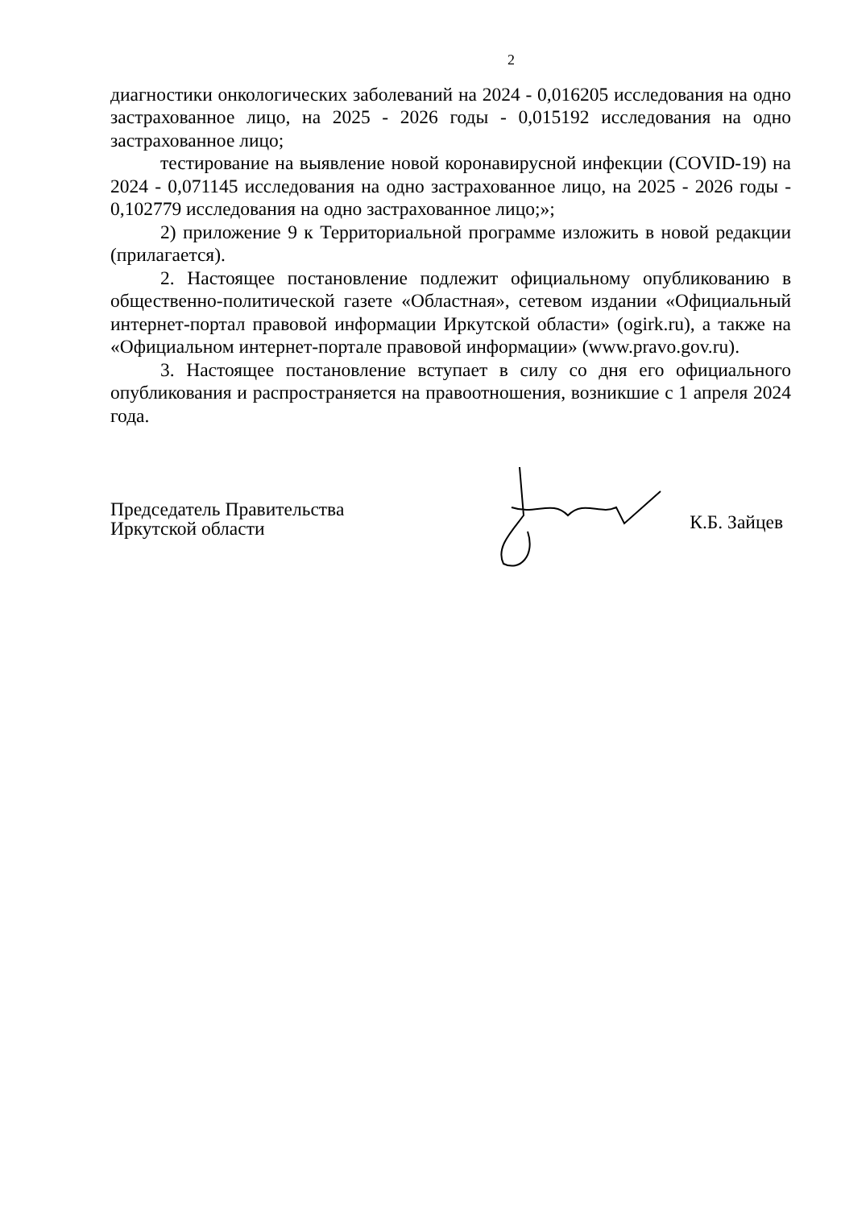2
диагностики онкологических заболеваний на 2024 - 0,016205 исследования на одно застрахованное лицо, на 2025 - 2026 годы - 0,015192 исследования на одно застрахованное лицо;
тестирование на выявление новой коронавирусной инфекции (COVID-19) на 2024 - 0,071145 исследования на одно застрахованное лицо, на 2025 - 2026 годы - 0,102779 исследования на одно застрахованное лицо;»;
2) приложение 9 к Территориальной программе изложить в новой редакции (прилагается).
2. Настоящее постановление подлежит официальному опубликованию в общественно-политической газете «Областная», сетевом издании «Официальный интернет-портал правовой информации Иркутской области» (ogirk.ru), а также на «Официальном интернет-портале правовой информации» (www.pravo.gov.ru).
3. Настоящее постановление вступает в силу со дня его официального опубликования и распространяется на правоотношения, возникшие с 1 апреля 2024 года.
Председатель Правительства
Иркутской области
К.Б. Зайцев